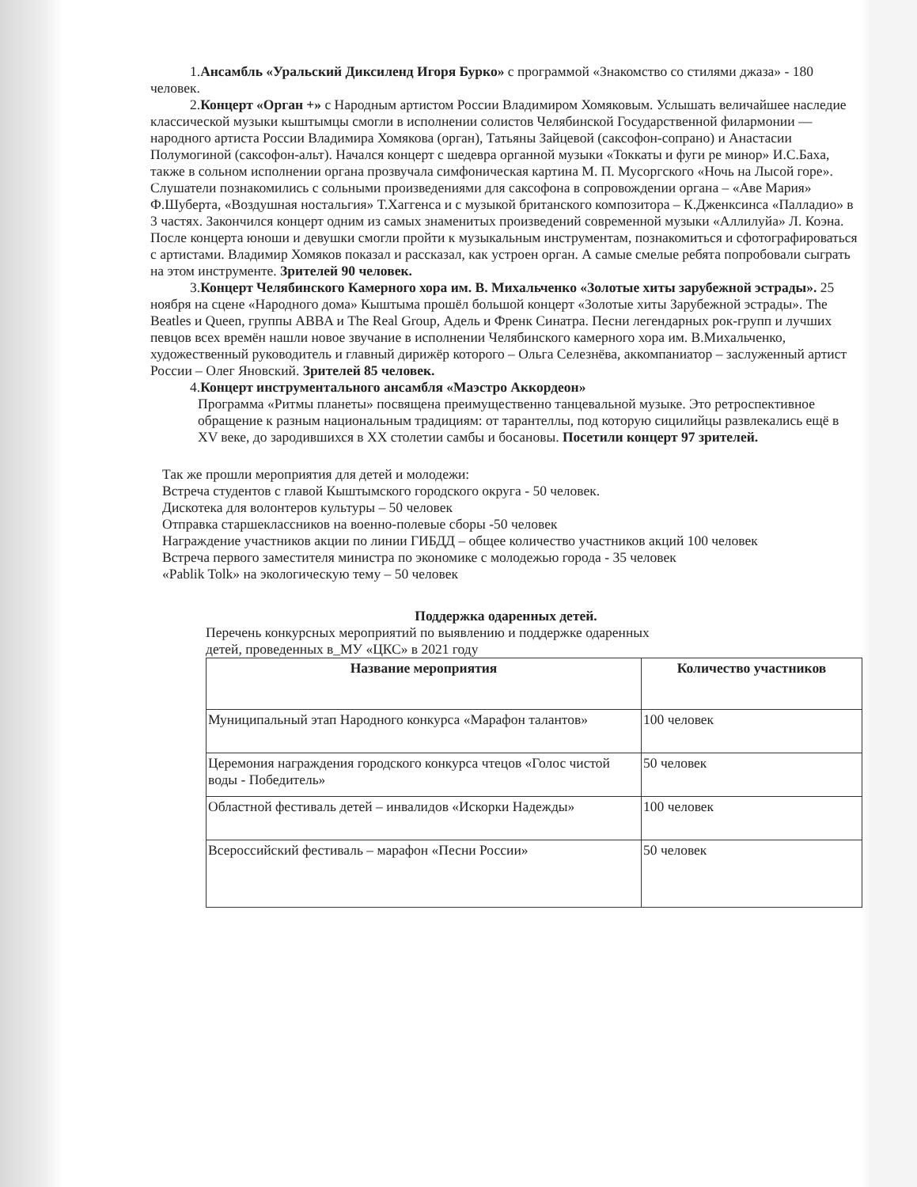1.Ансамбль «Уральский Диксиленд Игоря Бурко» с программой «Знакомство со стилями джаза» - 180 человек.
2.Концерт «Орган +» с Народным артистом России Владимиром Хомяковым. Услышать величайшее наследие классической музыки кыштымцы смогли в исполнении солистов Челябинской Государственной филармонии — народного артиста России Владимира Хомякова (орган), Татьяны Зайцевой (саксофон-сопрано) и Анастасии Полумогиной (саксофон-альт). Начался концерт с шедевра органной музыки «Токкаты и фуги ре минор» И.С.Баха, также в сольном исполнении органа прозвучала симфоническая картина М. П. Мусоргского «Ночь на Лысой горе». Слушатели познакомились с сольными произведениями для саксофона в сопровождении органа – «Аве Мария» Ф.Шуберта, «Воздушная ностальгия» Т.Хаггенса и с музыкой британского композитора – К.Дженксинса «Палладио» в 3 частях. Закончился концерт одним из самых знаменитых произведений современной музыки «Аллилуйа» Л. Коэна. После концерта юноши и девушки смогли пройти к музыкальным инструментам, познакомиться и сфотографироваться с артистами. Владимир Хомяков показал и рассказал, как устроен орган. А самые смелые ребята попробовали сыграть на этом инструменте. Зрителей 90 человек.
3.Концерт Челябинского Камерного хора им. В. Михальченко «Золотые хиты зарубежной эстрады». 25 ноября на сцене «Народного дома» Кыштыма прошёл большой концерт «Золотые хиты Зарубежной эстрады». The Beatles и Queen, группы ABBA и The Real Group, Адель и Френк Синатра. Песни легендарных рок-групп и лучших певцов всех времён нашли новое звучание в исполнении Челябинского камерного хора им. В.Михальченко, художественный руководитель и главный дирижёр которого – Ольга Селезнёва, аккомпаниатор – заслуженный артист России – Олег Яновский. Зрителей 85 человек.
4.Концерт инструментального ансамбля «Маэстро Аккордеон»
Программа «Ритмы планеты» посвящена преимущественно танцевальной музыке. Это ретроспективное обращение к разным национальным традициям: от тарантеллы, под которую сицилийцы развлекались ещё в XV веке, до зародившихся в XX столетии самбы и босановы. Посетили концерт 97 зрителей.
Так же прошли мероприятия для детей и молодежи:
Встреча студентов с главой Кыштымского городского округа - 50 человек.
Дискотека для волонтеров культуры – 50 человек
Отправка старшеклассников на военно-полевые сборы -50 человек
Награждение участников акции по линии ГИБДД – общее количество участников акций 100 человек
Встреча первого заместителя министра по экономике с молодежью города - 35 человек
«Pablik Tolk» на экологическую тему – 50 человек
Поддержка одаренных детей.
Перечень конкурсных мероприятий по выявлению и поддержке одаренных
детей, проведенных в_МУ «ЦКС» в 2021 году
| Название мероприятия | Количество участников |
| --- | --- |
| Муниципальный этап Народного конкурса «Марафон талантов» | 100 человек |
| Церемония награждения городского конкурса чтецов «Голос чистой воды - Победитель» | 50 человек |
| Областной фестиваль детей – инвалидов «Искорки Надежды» | 100 человек |
| Всероссийский фестиваль – марафон «Песни России» | 50 человек |